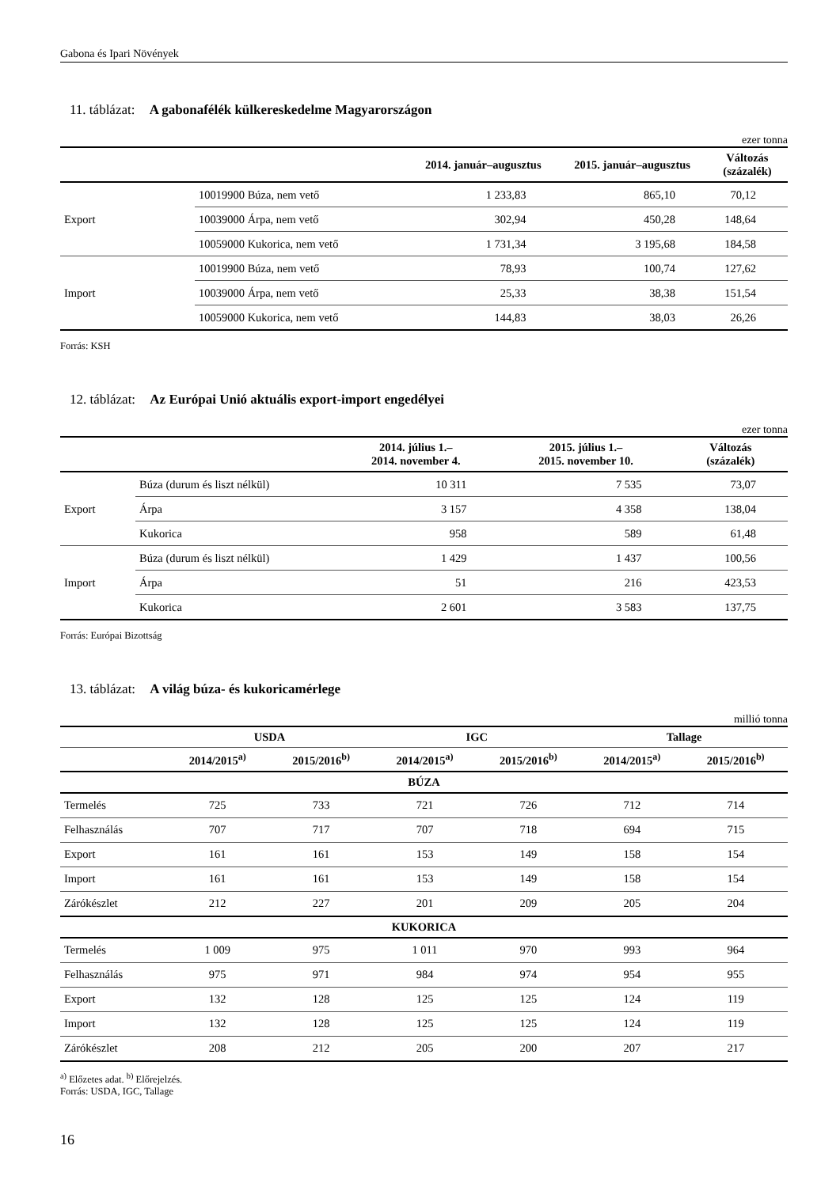Gabona és Ipari Növények
11. táblázat: A gabonafélék külkereskedelme Magyarországon
ezer tonna
| | | 2014. január–augusztus | 2015. január–augusztus | Változás (százalék) |
| --- | --- | --- | --- | --- |
| Export | 10019900 Búza, nem vető | 1 233,83 | 865,10 | 70,12 |
| | 10039000 Árpa, nem vető | 302,94 | 450,28 | 148,64 |
| | 10059000 Kukorica, nem vető | 1 731,34 | 3 195,68 | 184,58 |
| Import | 10019900 Búza, nem vető | 78,93 | 100,74 | 127,62 |
| | 10039000 Árpa, nem vető | 25,33 | 38,38 | 151,54 |
| | 10059000 Kukorica, nem vető | 144,83 | 38,03 | 26,26 |
Forrás: KSH
12. táblázat: Az Európai Unió aktuális export-import engedélyei
ezer tonna
| | | 2014. július 1.– 2014. november 4. | 2015. július 1.– 2015. november 10. | Változás (százalék) |
| --- | --- | --- | --- | --- |
| Export | Búza (durum és liszt nélkül) | 10 311 | 7 535 | 73,07 |
| | Árpa | 3 157 | 4 358 | 138,04 |
| | Kukorica | 958 | 589 | 61,48 |
| Import | Búza (durum és liszt nélkül) | 1 429 | 1 437 | 100,56 |
| | Árpa | 51 | 216 | 423,53 |
| | Kukorica | 2 601 | 3 583 | 137,75 |
Forrás: Európai Bizottság
13. táblázat: A világ búza- és kukoricamérlege
millió tonna
| | USDA | | IGC | | Tallage | |
| --- | --- | --- | --- | --- | --- | --- |
| | 2014/2015<sup>a)</sup> | 2015/2016<sup>b)</sup> | 2014/2015<sup>a)</sup> | 2015/2016<sup>b)</sup> | 2014/2015<sup>a)</sup> | 2015/2016<sup>b)</sup> |
| BÚZA | | | | | | |
| Termelés | 725 | 733 | 721 | 726 | 712 | 714 |
| Felhasználás | 707 | 717 | 707 | 718 | 694 | 715 |
| Export | 161 | 161 | 153 | 149 | 158 | 154 |
| Import | 161 | 161 | 153 | 149 | 158 | 154 |
| Zárókészlet | 212 | 227 | 201 | 209 | 205 | 204 |
| KUKORICA | | | | | | |
| Termelés | 1 009 | 975 | 1 011 | 970 | 993 | 964 |
| Felhasználás | 975 | 971 | 984 | 974 | 954 | 955 |
| Export | 132 | 128 | 125 | 125 | 124 | 119 |
| Import | 132 | 128 | 125 | 125 | 124 | 119 |
| Zárókészlet | 208 | 212 | 205 | 200 | 207 | 217 |
<sup>a)</sup> Előzetes adat. <sup>b)</sup> Előrejelzés.
Forrás: USDA, IGC, Tallage
16